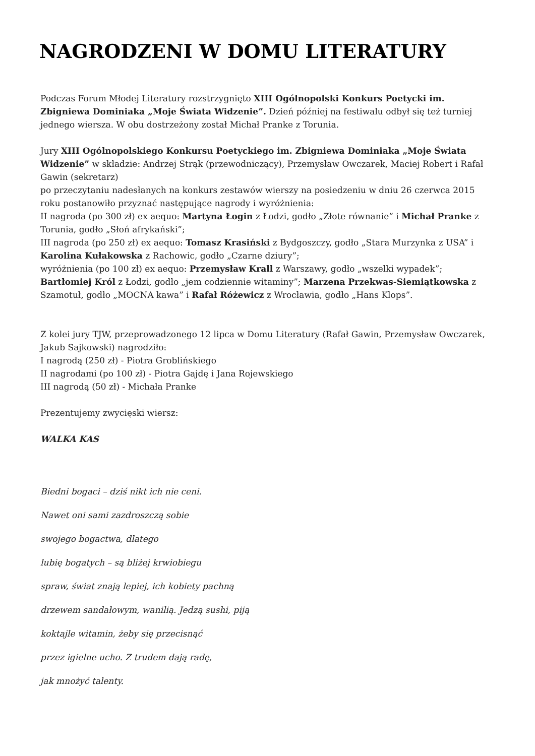NAGRODZENI W DOMU LITERATURY
Podczas Forum Młodej Literatury rozstrzygnięto XIII Ogólnopolski Konkurs Poetycki im. Zbigniewa Dominiaka „Moje Świata Widzenie”. Dzień później na festiwalu odbył się też turniej jednego wiersza. W obu dostrzeżony został Michał Pranke z Torunia.
Jury XIII Ogólnopolskiego Konkursu Poetyckiego im. Zbigniewa Dominiaka „Moje Świata Widzenie” w składzie: Andrzej Strąk (przewodniczący), Przemysław Owczarek, Maciej Robert i Rafał Gawin (sekretarz)
po przeczytaniu nadesłanych na konkurs zestawów wierszy na posiedzeniu w dniu 26 czerwca 2015 roku postanowiło przyznać następujące nagrody i wyróżnienia:
II nagroda (po 300 zł) ex aequo: Martyna Łogin z Łodzi, godło „Złote równanie” i Michał Pranke z Torunia, godło „Słoń afrykański”;
III nagroda (po 250 zł) ex aequo: Tomasz Krasiński z Bydgoszczy, godło „Stara Murzynka z USA” i Karolina Kułakowska z Rachowic, godło „Czarne dziury”;
wyróżnienia (po 100 zł) ex aequo: Przemysław Krall z Warszawy, godło „wszelki wypadek”; Bartłomiej Król z Łodzi, godło „jem codziennie witaminy”; Marzena Przekwas-Siemiątkowska z Szamotuł, godło „MOCNA kawa” i Rafał Różewicz z Wrocławia, godło „Hans Klops”.
Z kolei jury TJW, przeprowadzonego 12 lipca w Domu Literatury (Rafał Gawin, Przemysław Owczarek, Jakub Sajkowski) nagrodziło:
I nagrodą (250 zł) - Piotra Groblińskiego
II nagrodami (po 100 zł) - Piotra Gajdę i Jana Rojewskiego
III nagrodą (50 zł) - Michała Pranke
Prezentujemy zwycięski wiersz:
WALKA KAS
Biedni bogaci – dziś nikt ich nie ceni.
Nawet oni sami zazdroszczą sobie
swojego bogactwa, dlatego
lubię bogatych – są bliżej krwiobiegu
spraw, świat znają lepiej, ich kobiety pachną
drzewem sandałowym, wanilią. Jedzą sushi, piją
koktajle witamin, żeby się przecisnąć
przez igielne ucho. Z trudem dają radę,
jak mnożyć talenty.